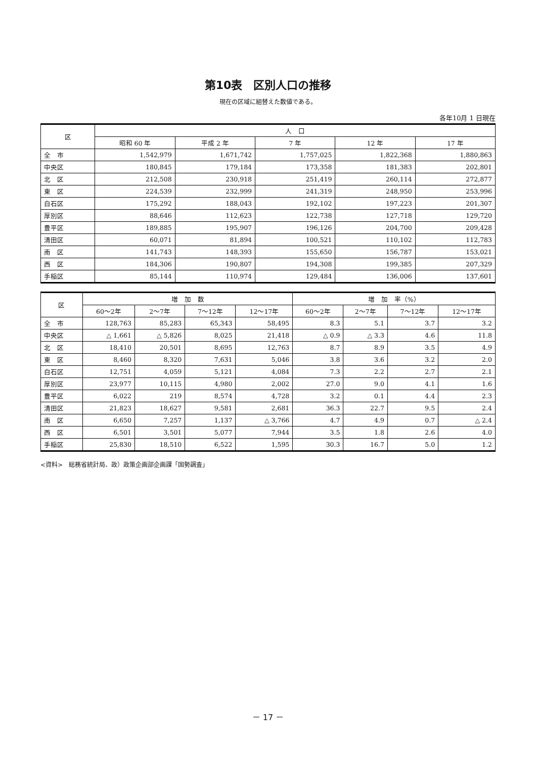第10表　区別人口の推移
現在の区域に組替えた数値である。
各年10月 1 日現在
| 区 | 人 口 | | | | |
| --- | --- | --- | --- | --- | --- |
| | 昭和 60 年 | 平成 2 年 | 7 年 | 12 年 | 17 年 |
| 全 市 | 1,542,979 | 1,671,742 | 1,757,025 | 1,822,368 | 1,880,863 |
| 中央区 | 180,845 | 179,184 | 173,358 | 181,383 | 202,801 |
| 北 区 | 212,508 | 230,918 | 251,419 | 260,114 | 272,877 |
| 東 区 | 224,539 | 232,999 | 241,319 | 248,950 | 253,996 |
| 白石区 | 175,292 | 188,043 | 192,102 | 197,223 | 201,307 |
| 厚別区 | 88,646 | 112,623 | 122,738 | 127,718 | 129,720 |
| 豊平区 | 189,885 | 195,907 | 196,126 | 204,700 | 209,428 |
| 清田区 | 60,071 | 81,894 | 100,521 | 110,102 | 112,783 |
| 南 区 | 141,743 | 148,393 | 155,650 | 156,787 | 153,021 |
| 西 区 | 184,306 | 190,807 | 194,308 | 199,385 | 207,329 |
| 手稲区 | 85,144 | 110,974 | 129,484 | 136,006 | 137,601 |
| 区 | 増 加 数 | | | | 増 加 率（%） | | | |
| --- | --- | --- | --- | --- | --- | --- | --- | --- |
| | 60～2年 | 2～7年 | 7～12年 | 12～17年 | 60～2年 | 2～7年 | 7～12年 | 12～17年 |
| 全 市 | 128,763 | 85,283 | 65,343 | 58,495 | 8.3 | 5.1 | 3.7 | 3.2 |
| 中央区 | △ 1,661 | △ 5,826 | 8,025 | 21,418 | △ 0.9 | △ 3.3 | 4.6 | 11.8 |
| 北 区 | 18,410 | 20,501 | 8,695 | 12,763 | 8.7 | 8.9 | 3.5 | 4.9 |
| 東 区 | 8,460 | 8,320 | 7,631 | 5,046 | 3.8 | 3.6 | 3.2 | 2.0 |
| 白石区 | 12,751 | 4,059 | 5,121 | 4,084 | 7.3 | 2.2 | 2.7 | 2.1 |
| 厚別区 | 23,977 | 10,115 | 4,980 | 2,002 | 27.0 | 9.0 | 4.1 | 1.6 |
| 豊平区 | 6,022 | 219 | 8,574 | 4,728 | 3.2 | 0.1 | 4.4 | 2.3 |
| 清田区 | 21,823 | 18,627 | 9,581 | 2,681 | 36.3 | 22.7 | 9.5 | 2.4 |
| 南 区 | 6,650 | 7,257 | 1,137 | △ 3,766 | 4.7 | 4.9 | 0.7 | △ 2.4 |
| 西 区 | 6,501 | 3,501 | 5,077 | 7,944 | 3.5 | 1.8 | 2.6 | 4.0 |
| 手稲区 | 25,830 | 18,510 | 6,522 | 1,595 | 30.3 | 16.7 | 5.0 | 1.2 |
<資料>　総務省統計局、政）政策企画部企画課「国勢調査」
－ 17 －